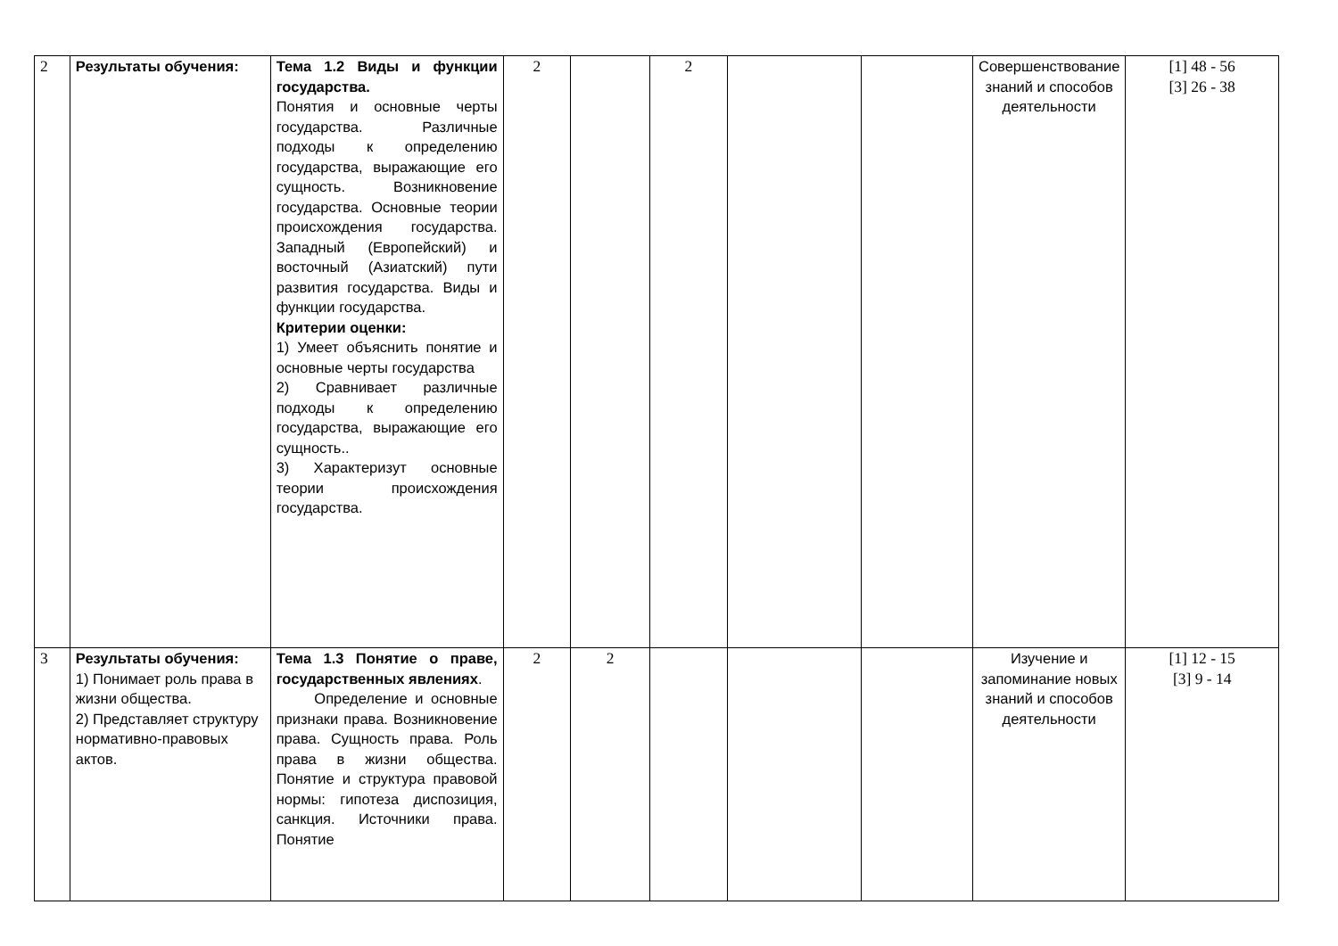| 2 | Результаты обучения: | Тема 1.2 Виды и функции государства. Понятия и основные черты государства. Различные подходы к определению государства, выражающие его сущность. Возникновение государства. Основные теории происхождения государства. Западный (Европейский) и восточный (Азиатский) пути развития государства. Виды и функции государства. Критерии оценки: 1) Умеет объяснить понятие и основные черты государства 2) Сравнивает различные подходы к определению государства, выражающие его сущность.. 3) Характеризут основные теории происхождения государства. | 2 | | 2 | | | Совершенствование знаний и способов деятельности | [1] 48 - 56 [3] 26 - 38 |
| 3 | Результаты обучения: 1) Понимает роль права в жизни общества. 2) Представляет структуру нормативно-правовых актов. | Тема 1.3 Понятие о праве, государственных явлениях . Определение и основные признаки права. Возникновение права. Сущность права. Роль права в жизни общества. Понятие и структура правовой нормы: гипотеза диспозиция, санкция. Источники права. Понятие | 2 | 2 | | | | Изучение и запоминание новых знаний и способов деятельности | [1] 12 - 15 [3] 9 - 14 |